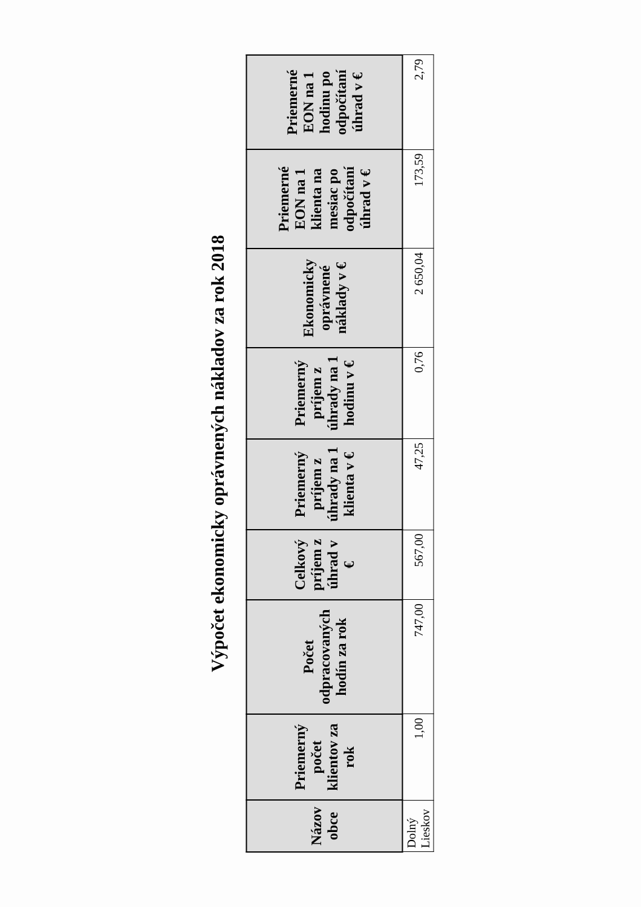Výpočet ekonomicky oprávnených nákladov za rok 2018
| Názov obce | Priemerný počet klientov za rok | Počet odpracovaných hodín za rok | Celkový príjem z úhrad v € | Priemerný príjem z úhrady na 1 klienta v € | Priemerný príjem z úhrady na 1 hodinu v € | Ekonomicky oprávnené náklady v € | Priemerné EON na 1 klienta na mesiac po odpočítaní úhrad v € | Priemerné EON na 1 hodinu po odpočítaní úhrad v € |
| --- | --- | --- | --- | --- | --- | --- | --- | --- |
| Dolný Lieskov | 1,00 | 747,00 | 567,00 | 47,25 | 0,76 | 2 650,04 | 173,59 | 2,79 |